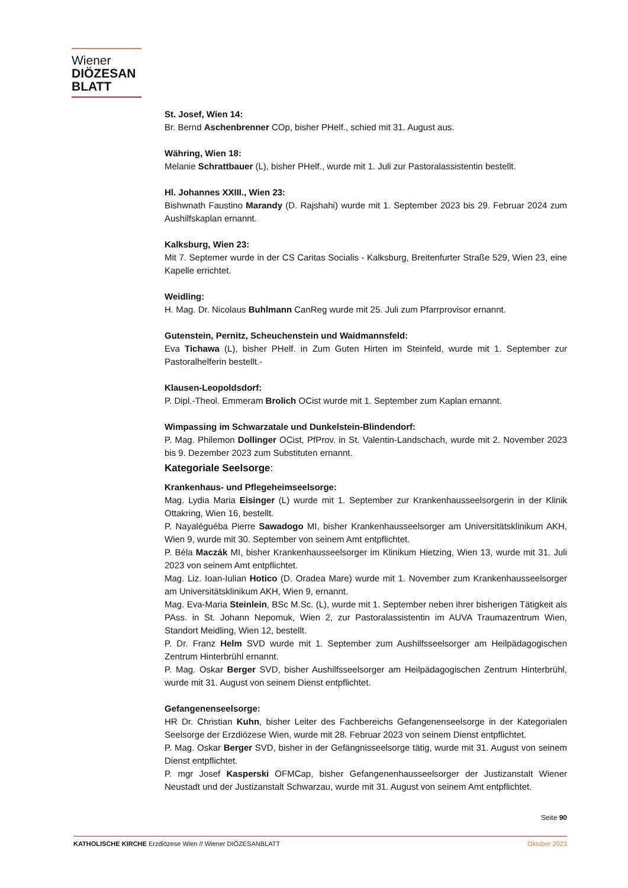Wiener
DIÖZESAN
BLATT
St. Josef, Wien 14:
Br. Bernd Aschenbrenner COp, bisher PHelf., schied mit 31. August aus.
Währing, Wien 18:
Melanie Schrattbauer (L), bisher PHelf., wurde mit 1. Juli zur Pastoralassistentin bestellt.
Hl. Johannes XXIII., Wien 23:
Bishwnath Faustino Marandy (D. Rajshahi) wurde mit 1. September 2023 bis 29. Februar 2024 zum Aushilfskaplan ernannt.
Kalksburg, Wien 23:
Mit 7. Septemer wurde in der CS Caritas Socialis - Kalksburg, Breitenfurter Straße 529, Wien 23, eine Kapelle errichtet.
Weidling:
H. Mag. Dr. Nicolaus Buhlmann CanReg wurde mit 25. Juli zum Pfarrprovisor ernannt.
Gutenstein, Pernitz, Scheuchenstein und Waidmannsfeld:
Eva Tichawa (L), bisher PHelf. in Zum Guten Hirten im Steinfeld, wurde mit 1. September zur Pastoralhelferin bestellt.-
Klausen-Leopoldsdorf:
P. Dipl.-Theol. Emmeram Brolich OCist wurde mit 1. September zum Kaplan ernannt.
Wimpassing im Schwarzatale und Dunkelstein-Blindendorf:
P. Mag. Philemon Dollinger OCist, PfProv. in St. Valentin-Landschach, wurde mit 2. November 2023 bis 9. Dezember 2023 zum Substituten ernannt.
Kategoriale Seelsorge:
Krankenhaus- und Pflegeheimseelsorge:
Mag. Lydia Maria Eisinger (L) wurde mit 1. September zur Krankenhausseelsorgerin in der Klinik Ottakring, Wien 16, bestellt.
P. Nayaléguéba Pierre Sawadogo MI, bisher Krankenhausseelsorger am Universitätsklinikum AKH, Wien 9, wurde mit 30. September von seinem Amt entpflichtet.
P. Béla Maczák MI, bisher Krankenhausseelsorger im Klinikum Hietzing, Wien 13, wurde mit 31. Juli 2023 von seinem Amt entpflichtet.
Mag. Liz. Ioan-Iulian Hotico (D. Oradea Mare) wurde mit 1. November zum Krankenhausseelsorger am Universitätsklinikum AKH, Wien 9, ernannt.
Mag. Eva-Maria Steinlein, BSc M.Sc. (L), wurde mit 1. September neben ihrer bisherigen Tätigkeit als PAss. in St. Johann Nepomuk, Wien 2, zur Pastoralassistentin im AUVA Traumazentrum Wien, Standort Meidling, Wien 12, bestellt.
P. Dr. Franz Helm SVD wurde mit 1. September zum Aushilfsseelsorger am Heilpädagogischen Zentrum Hinterbrühl ernannt.
P. Mag. Oskar Berger SVD, bisher Aushilfsseelsorger am Heilpädagogischen Zentrum Hinterbrühl, wurde mit 31. August von seinem Dienst entpflichtet.
Gefangenenseelsorge:
HR Dr. Christian Kuhn, bisher Leiter des Fachbereichs Gefangenenseelsorge in der Kategorialen Seelsorge der Erzdiözese Wien, wurde mit 28. Februar 2023 von seinem Dienst entpflichtet.
P. Mag. Oskar Berger SVD, bisher in der Gefängnisseelsorge tätig, wurde mit 31. August von seinem Dienst entpflichtet.
P. mgr Josef Kasperski OFMCap, bisher Gefangenenhausseelsorger der Justizanstalt Wiener Neustadt und der Justizanstalt Schwarzau, wurde mit 31. August von seinem Amt entpflichtet.
Seite 90
KATHOLISCHE KIRCHE Erzdiözese Wien // Wiener DIÖZESANBLATT Oktober 2023